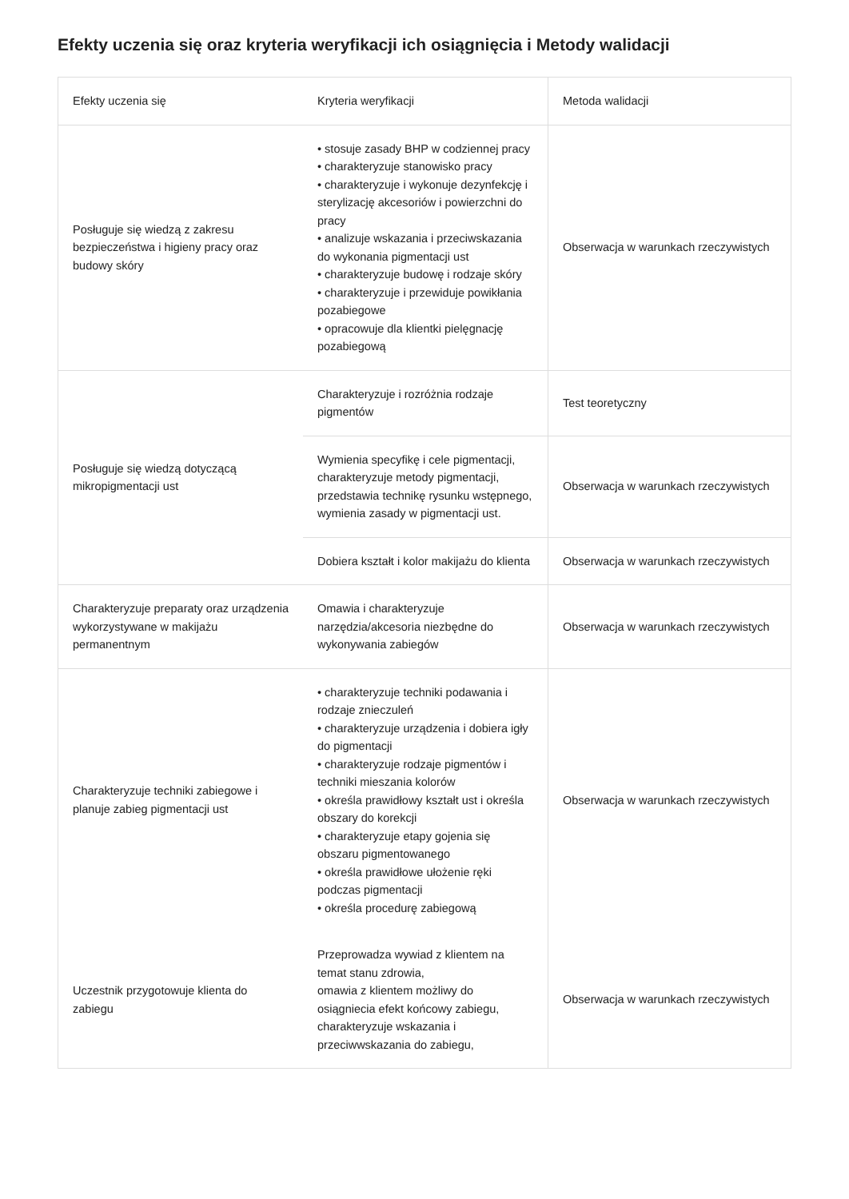Efekty uczenia się oraz kryteria weryfikacji ich osiągnięcia i Metody walidacji
| Efekty uczenia się | Kryteria weryfikacji | Metoda walidacji |
| --- | --- | --- |
| Posługuje się wiedzą z zakresu bezpieczeństwa i higieny pracy oraz budowy skóry | • stosuje zasady BHP w codziennej pracy • charakteryzuje stanowisko pracy • charakteryzuje i wykonuje dezynfekcję i sterylizację akcesoriów i powierzchni do pracy • analizuje wskazania i przeciwskazania do wykonania pigmentacji ust • charakteryzuje budowę i rodzaje skóry • charakteryzuje i przewiduje powikłania pozabiegowe • opracowuje dla klientki pielęgnację pozabiegową | Obserwacja w warunkach rzeczywistych |
| Posługuje się wiedzą dotyczącą mikropigmentacji ust | Charakteryzuje i rozróżnia rodzaje pigmentów | Test teoretyczny |
| | Wymienia specyfikę i cele pigmentacji, charakteryzuje metody pigmentacji, przedstawia technikę rysunku wstępnego, wymienia zasady w pigmentacji ust. | Obserwacja w warunkach rzeczywistych |
| | Dobiera kształt i kolor makijażu do klienta | Obserwacja w warunkach rzeczywistych |
| Charakteryzuje preparaty oraz urządzenia wykorzystywane w makijażu permanentnym | Omawia i charakteryzuje narzędzia/akcesoria niezbędne do wykonywania zabiegów | Obserwacja w warunkach rzeczywistych |
| Charakteryzuje techniki zabiegowe i planuje zabieg pigmentacji ust | • charakteryzuje techniki podawania i rodzaje znieczuleń • charakteryzuje urządzenia i dobiera igły do pigmentacji • charakteryzuje rodzaje pigmentów i techniki mieszania kolorów • określa prawidłowy kształt ust i określa obszary do korekcji • charakteryzuje etapy gojenia się obszaru pigmentowanego • określa prawidłowe ułożenie ręki podczas pigmentacji • określa procedurę zabiegową | Obserwacja w warunkach rzeczywistych |
| Uczestnik przygotowuje klienta do zabiegu | Przeprowadza wywiad z klientem na temat stanu zdrowia, omawia z klientem możliwy do osiągniecia efekt końcowy zabiegu, charakteryzuje wskazania i przeciwwskazania do zabiegu, | Obserwacja w warunkach rzeczywistych |